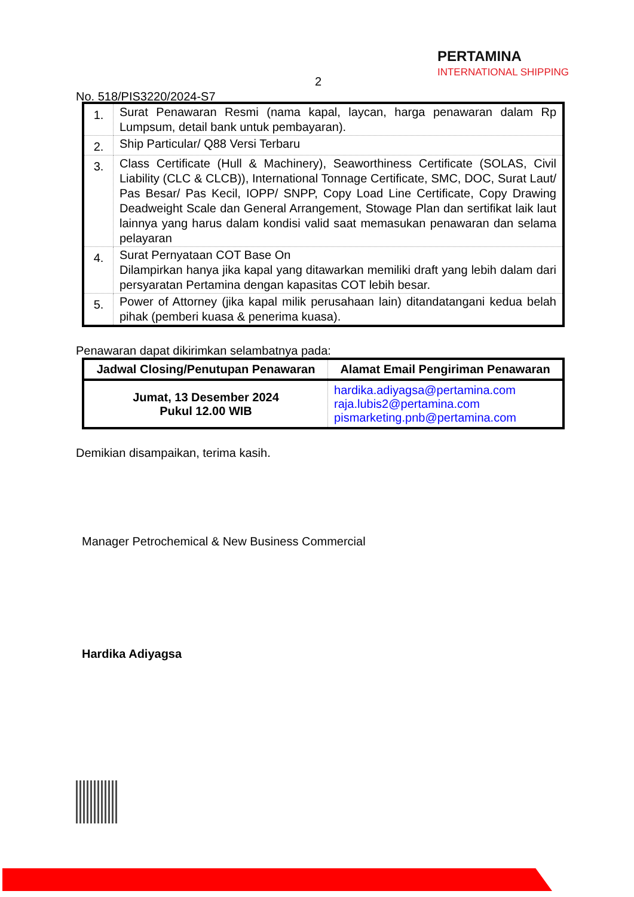2
No. 518/PIS3220/2024-S7
PERTAMINA
INTERNATIONAL SHIPPING
| 1. | Surat Penawaran Resmi (nama kapal, laycan, harga penawaran dalam Rp Lumpsum, detail bank untuk pembayaran). |
| 2. | Ship Particular/ Q88 Versi Terbaru |
| 3. | Class Certificate (Hull & Machinery), Seaworthiness Certificate (SOLAS, Civil Liability (CLC & CLCB)), International Tonnage Certificate, SMC, DOC, Surat Laut/ Pas Besar/ Pas Kecil, IOPP/ SNPP, Copy Load Line Certificate, Copy Drawing Deadweight Scale dan General Arrangement, Stowage Plan dan sertifikat laik laut lainnya yang harus dalam kondisi valid saat memasukan penawaran dan selama pelayaran |
| 4. | Surat Pernyataan COT Base On Dilampirkan hanya jika kapal yang ditawarkan memiliki draft yang lebih dalam dari persyaratan Pertamina dengan kapasitas COT lebih besar. |
| 5. | Power of Attorney (jika kapal milik perusahaan lain) ditandatangani kedua belah pihak (pemberi kuasa & penerima kuasa). |
Penawaran dapat dikirimkan selambatnya pada:
| Jadwal Closing/Penutupan Penawaran | Alamat Email Pengiriman Penawaran |
| --- | --- |
| Jumat, 13 Desember 2024 Pukul 12.00 WIB | hardika.adiyagsa@pertamina.com raja.lubis2@pertamina.com pismarketing.pnb@pertamina.com |
Demikian disampaikan, terima kasih.
Manager Petrochemical & New Business Commercial
Hardika Adiyagsa